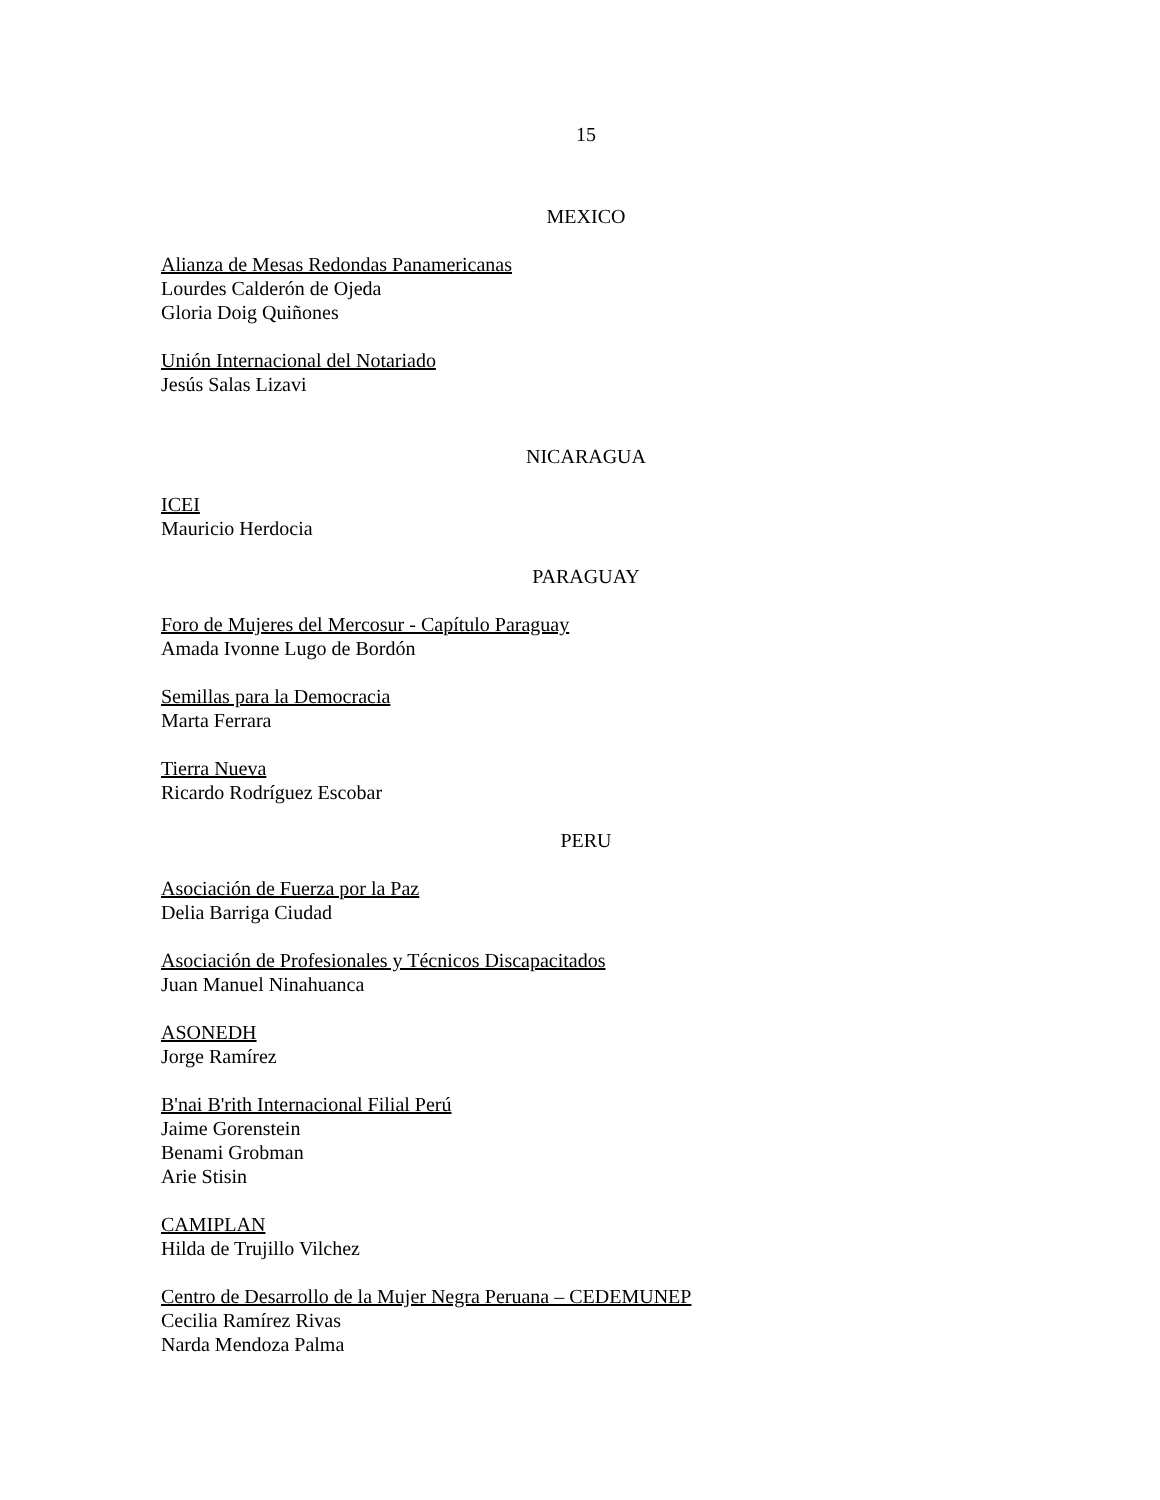15
MEXICO
Alianza de Mesas Redondas Panamericanas
Lourdes Calderón de Ojeda
Gloria Doig Quiñones
Unión Internacional del Notariado
Jesús Salas Lizavi
NICARAGUA
ICEI
Mauricio Herdocia
PARAGUAY
Foro de Mujeres del Mercosur - Capítulo Paraguay
Amada Ivonne Lugo de Bordón
Semillas para la Democracia
Marta Ferrara
Tierra Nueva
Ricardo Rodríguez Escobar
PERU
Asociación de Fuerza por la Paz
Delia Barriga Ciudad
Asociación de Profesionales y Técnicos Discapacitados
Juan Manuel Ninahuanca
ASONEDH
Jorge Ramírez
B'nai B'rith Internacional Filial Perú
Jaime Gorenstein
Benami Grobman
Arie Stisin
CAMIPLAN
Hilda de Trujillo Vilchez
Centro de Desarrollo de la Mujer Negra Peruana – CEDEMUNEP
Cecilia Ramírez Rivas
Narda Mendoza Palma